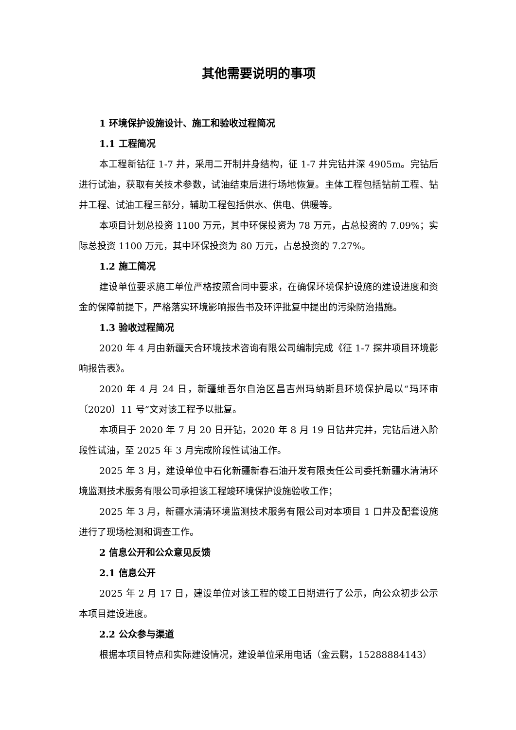其他需要说明的事项
1 环境保护设施设计、施工和验收过程简况
1.1 工程简况
本工程新钻征 1-7 井，采用二开制井身结构，征 1-7 井完钻井深 4905m。完钻后进行试油，获取有关技术参数，试油结束后进行场地恢复。主体工程包括钻前工程、钻井工程、试油工程三部分，辅助工程包括供水、供电、供暖等。
本项目计划总投资 1100 万元，其中环保投资为 78 万元，占总投资的 7.09%；实际总投资 1100 万元，其中环保投资为 80 万元，占总投资的 7.27%。
1.2 施工简况
建设单位要求施工单位严格按照合同中要求，在确保环境保护设施的建设进度和资金的保障前提下，严格落实环境影响报告书及环评批复中提出的污染防治措施。
1.3 验收过程简况
2020 年 4 月由新疆天合环境技术咨询有限公司编制完成《征 1-7 探井项目环境影响报告表》。
2020 年 4 月 24 日，新疆维吾尔自治区昌吉州玛纳斯县环境保护局以“玛环审〔2020〕11 号”文对该工程予以批复。
本项目于 2020 年 7 月 20 日开钻，2020 年 8 月 19 日钻井完井，完钻后进入阶段性试油，至 2025 年 3 月完成阶段性试油工作。
2025 年 3 月，建设单位中石化新疆新春石油开发有限责任公司委托新疆水清清环境监测技术服务有限公司承担该工程竣环境保护设施验收工作；
2025 年 3 月，新疆水清清环境监测技术服务有限公司对本项目 1 口井及配套设施进行了现场检测和调查工作。
2 信息公开和公众意见反馈
2.1 信息公开
2025 年 2 月 17 日，建设单位对该工程的竣工日期进行了公示，向公众初步公示本项目建设进度。
2.2 公众参与渠道
根据本项目特点和实际建设情况，建设单位采用电话（金云鹏，15288884143）